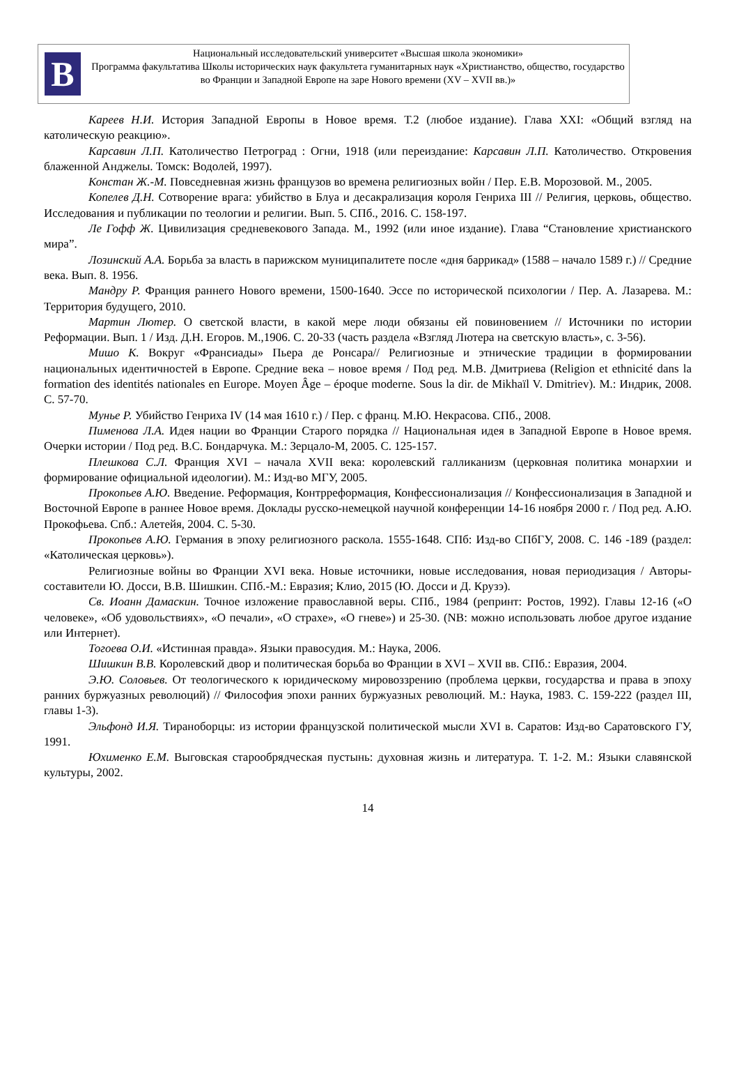В
Национальный исследовательский университет «Высшая школа экономики»
Программа факультатива Школы исторических наук факультета гуманитарных наук «Христианство, общество, государство во Франции и Западной Европе на заре Нового времени (XV – XVII вв.)»
Кареев Н.И. История Западной Европы в Новое время. Т.2 (любое издание). Глава XXI: «Общий взгляд на католическую реакцию».
Карсавин Л.П. Католичество Петроград : Огни, 1918 (или переиздание: Карсавин Л.П. Католичество. Откровения блаженной Анджелы. Томск: Водолей, 1997).
Констан Ж.-М. Повседневная жизнь французов во времена религиозных войн / Пер. Е.В. Морозовой. М., 2005.
Копелев Д.Н. Сотворение врага: убийство в Блуа и десакрализация короля Генриха III // Религия, церковь, общество. Исследования и публикации по теологии и религии. Вып. 5. СПб., 2016. С. 158-197.
Ле Гофф Ж. Цивилизация средневекового Запада. М., 1992 (или иное издание). Глава “Становление христианского мира”.
Лозинский А.А. Борьба за власть в парижском муниципалитете после «дня баррикад» (1588 – начало 1589 г.) // Средние века. Вып. 8. 1956.
Мандру Р. Франция раннего Нового времени, 1500-1640. Эссе по исторической психологии / Пер. А. Лазарева. М.: Территория будущего, 2010.
Мартин Лютер. О светской власти, в какой мере люди обязаны ей повиновением // Источники по истории Реформации. Вып. 1 / Изд. Д.Н. Егоров. М.,1906. С. 20-33 (часть раздела «Взгляд Лютера на светскую власть», с. 3-56).
Мишо К. Вокруг «Франсиады» Пьера де Ронсара// Религиозные и этнические традиции в формировании национальных идентичностей в Европе. Средние века – новое время / Под ред. М.В. Дмитриева (Religion et ethnicité dans la formation des identités nationales en Europe. Moyen Âge – époque moderne. Sous la dir. de Mikhaïl V. Dmitriev). М.: Индрик, 2008. С. 57-70.
Мунье Р. Убийство Генриха IV (14 мая 1610 г.) / Пер. с франц. М.Ю. Некрасова. СПб., 2008.
Пименова Л.А. Идея нации во Франции Старого порядка // Национальная идея в Западной Европе в Новое время. Очерки истории / Под ред. В.С. Бондарчука. М.: Зерцало-М, 2005. С. 125-157.
Плешкова С.Л. Франция XVI – начала XVII века: королевский галликанизм (церковная политика монархии и формирование официальной идеологии). М.: Изд-во МГУ, 2005.
Прокопьев А.Ю. Введение. Реформация, Контрреформация, Конфессионализация // Конфессионализация в Западной и Восточной Европе в раннее Новое время. Доклады русско-немецкой научной конференции 14-16 ноября 2000 г. / Под ред. А.Ю. Прокофьева. Спб.: Алетейя, 2004. С. 5-30.
Прокопьев А.Ю. Германия в эпоху религиозного раскола. 1555-1648. СПб: Изд-во СПбГУ, 2008. С. 146 -189 (раздел: «Католическая церковь»).
Религиозные войны во Франции XVI века. Новые источники, новые исследования, новая периодизация / Авторы-составители Ю. Досси, В.В. Шишкин. СПб.-М.: Евразия; Клио, 2015 (Ю. Досси и Д. Крузэ).
Св. Иоанн Дамаскин. Точное изложение православной веры. СПб., 1984 (репринт: Ростов, 1992). Главы 12-16 («О человеке», «Об удовольствиях», «О печали», «О страхе», «О гневе») и 25-30. (NB: можно использовать любое другое издание или Интернет).
Тогоева О.И. «Истинная правда». Языки правосудия. М.: Наука, 2006.
Шишкин В.В. Королевский двор и политическая борьба во Франции в XVI – XVII вв. СПб.: Евразия, 2004.
Э.Ю. Соловьев. От теологического к юридическому мировоззрению (проблема церкви, государства и права в эпоху ранних буржуазных революций) // Философия эпохи ранних буржуазных революций. М.: Наука, 1983. С. 159-222 (раздел III, главы 1-3).
Эльфонд И.Я. Тираноборцы: из истории французской политической мысли XVI в. Саратов: Изд-во Саратовского ГУ, 1991.
Юхименко Е.М. Выговская старообрядческая пустынь: духовная жизнь и литература. Т. 1-2. М.: Языки славянской культуры, 2002.
14